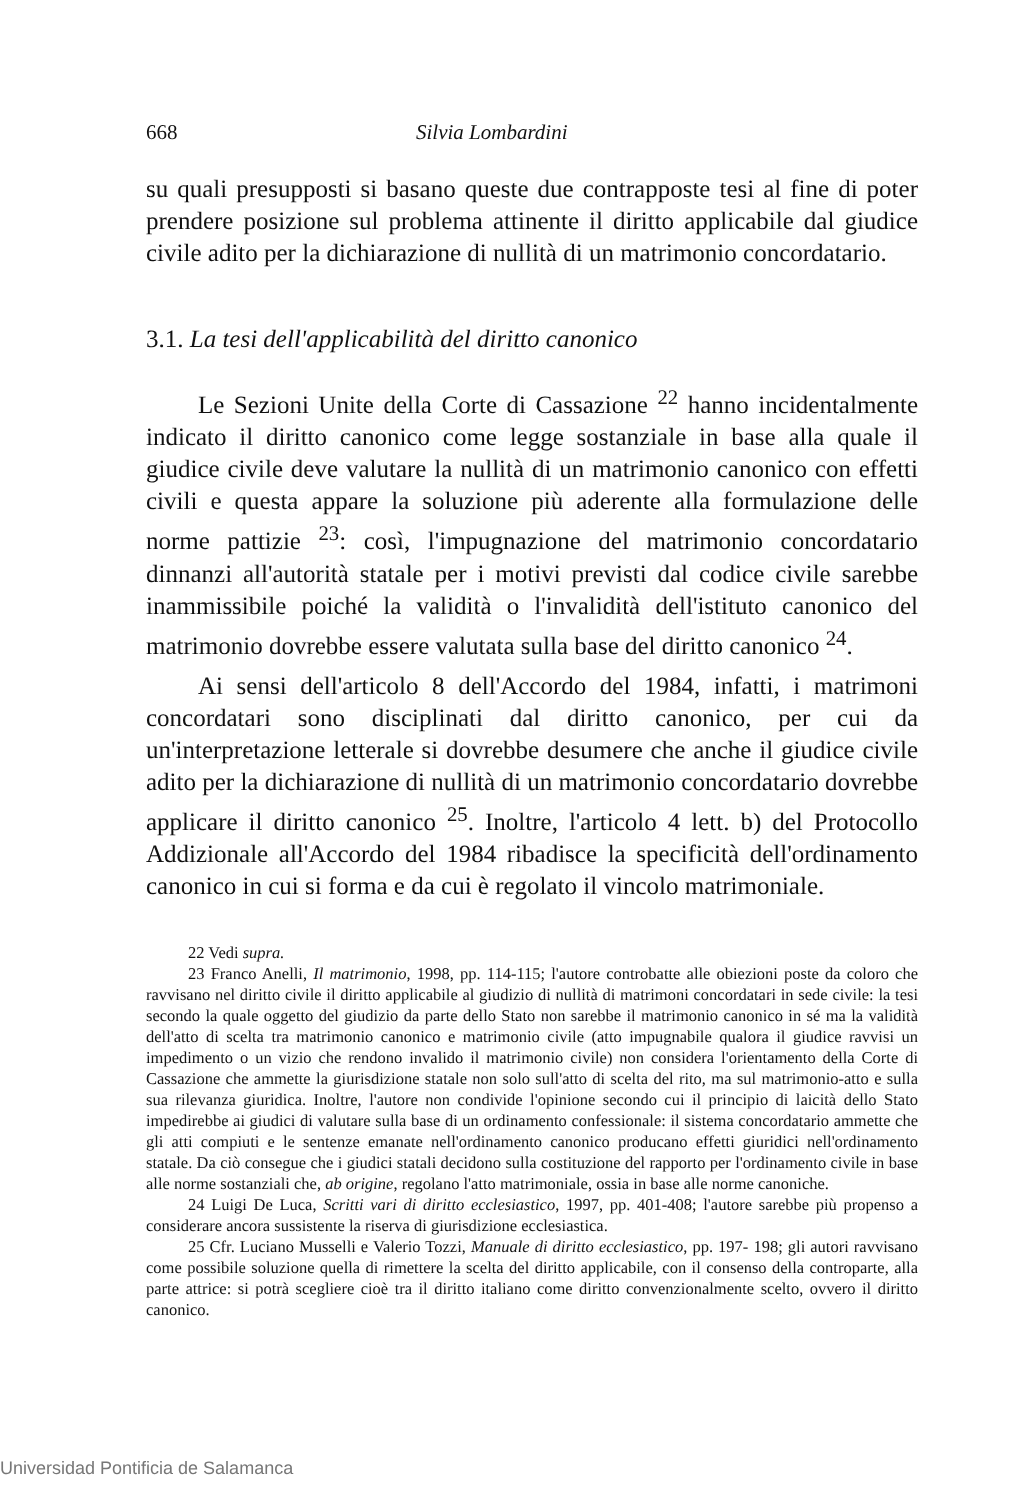668 Silvia Lombardini
su quali presupposti si basano queste due contrapposte tesi al fine di poter prendere posizione sul problema attinente il diritto applicabile dal giudice civile adito per la dichiarazione di nullità di un matrimonio concordatario.
3.1. La tesi dell'applicabilità del diritto canonico
Le Sezioni Unite della Corte di Cassazione <sup>22</sup> hanno incidentalmente indicato il diritto canonico come legge sostanziale in base alla quale il giudice civile deve valutare la nullità di un matrimonio canonico con effetti civili e questa appare la soluzione più aderente alla formulazione delle norme pattizie <sup>23</sup>: così, l'impugnazione del matrimonio concordatario dinnanzi all'autorità statale per i motivi previsti dal codice civile sarebbe inammissibile poiché la validità o l'invalidità dell'istituto canonico del matrimonio dovrebbe essere valutata sulla base del diritto canonico <sup>24</sup>.
Ai sensi dell'articolo 8 dell'Accordo del 1984, infatti, i matrimoni concordatari sono disciplinati dal diritto canonico, per cui da un'interpretazione letterale si dovrebbe desumere che anche il giudice civile adito per la dichiarazione di nullità di un matrimonio concordatario dovrebbe applicare il diritto canonico <sup>25</sup>. Inoltre, l'articolo 4 lett. b) del Protocollo Addizionale all'Accordo del 1984 ribadisce la specificità dell'ordinamento canonico in cui si forma e da cui è regolato il vincolo matrimoniale.
22 Vedi supra.
23 Franco Anelli, Il matrimonio, 1998, pp. 114-115; l'autore controbatte alle obiezioni poste da coloro che ravvisano nel diritto civile il diritto applicabile al giudizio di nullità di matrimoni concordatari in sede civile: la tesi secondo la quale oggetto del giudizio da parte dello Stato non sarebbe il matrimonio canonico in sé ma la validità dell'atto di scelta tra matrimonio canonico e matrimonio civile (atto impugnabile qualora il giudice ravvisi un impedimento o un vizio che rendono invalido il matrimonio civile) non considera l'orientamento della Corte di Cassazione che ammette la giurisdizione statale non solo sull'atto di scelta del rito, ma sul matrimonio-atto e sulla sua rilevanza giuridica. Inoltre, l'autore non condivide l'opinione secondo cui il principio di laicità dello Stato impedirebbe ai giudici di valutare sulla base di un ordinamento confessionale: il sistema concordatario ammette che gli atti compiuti e le sentenze emanate nell'ordinamento canonico producano effetti giuridici nell'ordinamento statale. Da ciò consegue che i giudici statali decidono sulla costituzione del rapporto per l'ordinamento civile in base alle norme sostanziali che, ab origine, regolano l'atto matrimoniale, ossia in base alle norme canoniche.
24 Luigi De Luca, Scritti vari di diritto ecclesiastico, 1997, pp. 401-408; l'autore sarebbe più propenso a considerare ancora sussistente la riserva di giurisdizione ecclesiastica.
25 Cfr. Luciano Musselli e Valerio Tozzi, Manuale di diritto ecclesiastico, pp. 197- 198; gli autori ravvisano come possibile soluzione quella di rimettere la scelta del diritto applicabile, con il consenso della controparte, alla parte attrice: si potrà scegliere cioè tra il diritto italiano come diritto convenzionalmente scelto, ovvero il diritto canonico.
Universidad Pontificia de Salamanca